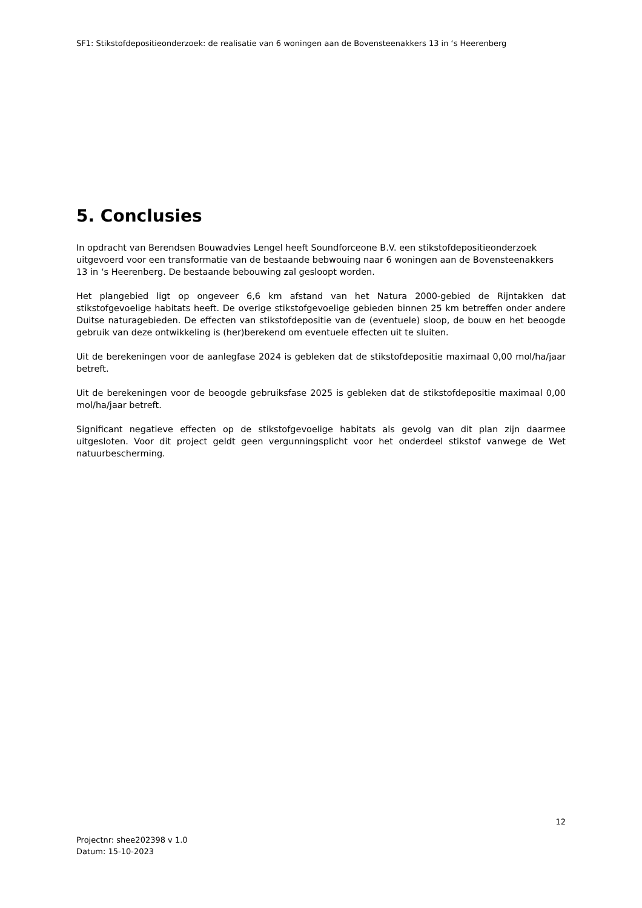SF1: Stikstofdepositieonderzoek: de realisatie van 6 woningen aan de Bovensteenakkers 13 in ‘s Heerenberg
5. Conclusies
In opdracht van Berendsen Bouwadvies Lengel heeft Soundforceone B.V. een stikstofdepositieonderzoek uitgevoerd voor een transformatie van de bestaande bebwouing naar 6 woningen aan de Bovensteenakkers 13 in ‘s Heerenberg. De bestaande bebouwing zal gesloopt worden.
Het plangebied ligt op ongeveer 6,6 km afstand van het Natura 2000-gebied de Rijntakken dat stikstofgevoelige habitats heeft. De overige stikstofgevoelige gebieden binnen 25 km betreffen onder andere Duitse naturagebieden. De effecten van stikstofdepositie van de (eventuele) sloop, de bouw en het beoogde gebruik van deze ontwikkeling is (her)berekend om eventuele effecten uit te sluiten.
Uit de berekeningen voor de aanlegfase 2024 is gebleken dat de stikstofdepositie maximaal 0,00 mol/ha/jaar betreft.
Uit de berekeningen voor de beoogde gebruiksfase 2025 is gebleken dat de stikstofdepositie maximaal 0,00 mol/ha/jaar betreft.
Significant negatieve effecten op de stikstofgevoelige habitats als gevolg van dit plan zijn daarmee uitgesloten. Voor dit project geldt geen vergunningsplicht voor het onderdeel stikstof vanwege de Wet natuurbescherming.
12
Projectnr: shee202398 v 1.0
Datum: 15-10-2023